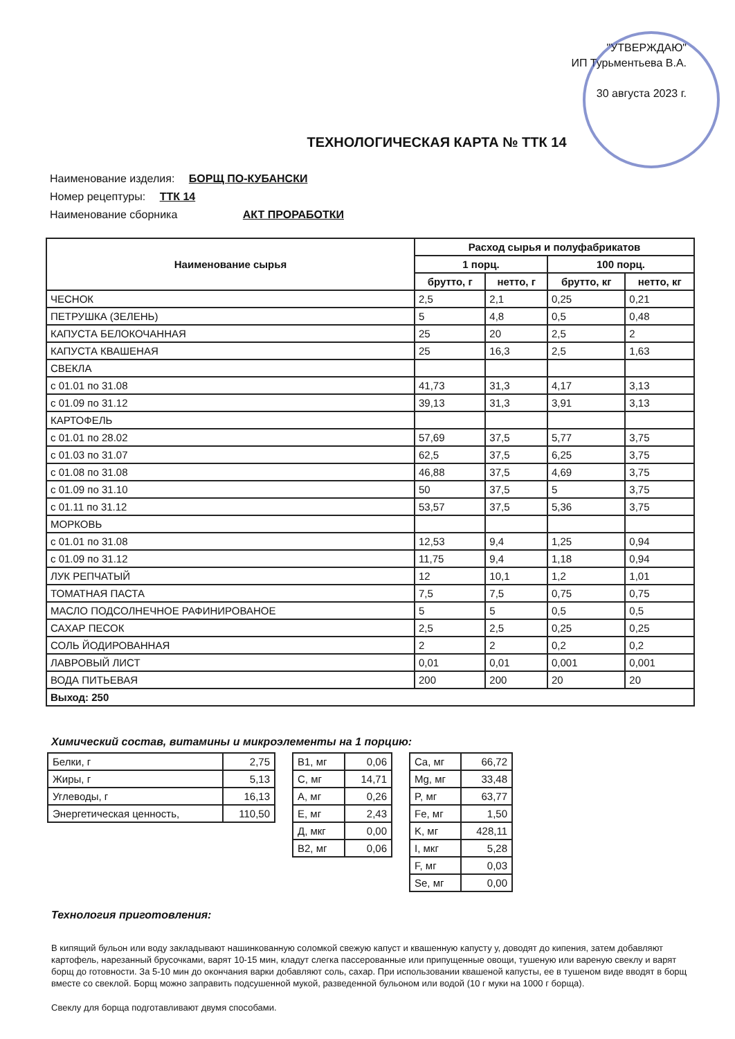"УТВЕРЖДАЮ"
ИП Турьментьева В.А.
30 августа 2023 г.
ТЕХНОЛОГИЧЕСКАЯ КАРТА № ТТК 14
Наименование изделия: БОРЩ ПО-КУБАНСКИ
Номер рецептуры: ТТК 14
Наименование сборника АКТ ПРОРАБОТКИ
| Наименование сырья | Расход сырья и полуфабрикатов | | | |
| --- | --- | --- | --- | --- |
| | 1 порц. | | 100 порц. | |
| | брутто, г | нетто, г | брутто, кг | нетто, кг |
| ЧЕСНОК | 2,5 | 2,1 | 0,25 | 0,21 |
| ПЕТРУШКА (ЗЕЛЕНЬ) | 5 | 4,8 | 0,5 | 0,48 |
| КАПУСТА БЕЛОКОЧАННАЯ | 25 | 20 | 2,5 | 2 |
| КАПУСТА КВАШЕНАЯ | 25 | 16,3 | 2,5 | 1,63 |
| СВЕКЛА | | | | |
| с 01.01 по 31.08 | 41,73 | 31,3 | 4,17 | 3,13 |
| с 01.09 по 31.12 | 39,13 | 31,3 | 3,91 | 3,13 |
| КАРТОФЕЛЬ | | | | |
| с 01.01 по 28.02 | 57,69 | 37,5 | 5,77 | 3,75 |
| с 01.03 по 31.07 | 62,5 | 37,5 | 6,25 | 3,75 |
| с 01.08 по 31.08 | 46,88 | 37,5 | 4,69 | 3,75 |
| с 01.09 по 31.10 | 50 | 37,5 | 5 | 3,75 |
| с 01.11 по 31.12 | 53,57 | 37,5 | 5,36 | 3,75 |
| МОРКОВЬ | | | | |
| с 01.01 по 31.08 | 12,53 | 9,4 | 1,25 | 0,94 |
| с 01.09 по 31.12 | 11,75 | 9,4 | 1,18 | 0,94 |
| ЛУК РЕПЧАТЫЙ | 12 | 10,1 | 1,2 | 1,01 |
| ТОМАТНАЯ ПАСТА | 7,5 | 7,5 | 0,75 | 0,75 |
| МАСЛО ПОДСОЛНЕЧНОЕ РАФИНИРОВАНОЕ | 5 | 5 | 0,5 | 0,5 |
| САХАР ПЕСОК | 2,5 | 2,5 | 0,25 | 0,25 |
| СОЛЬ ЙОДИРОВАННАЯ | 2 | 2 | 0,2 | 0,2 |
| ЛАВРОВЫЙ ЛИСТ | 0,01 | 0,01 | 0,001 | 0,001 |
| ВОДА ПИТЬЕВАЯ | 200 | 200 | 20 | 20 |
| Выход: 250 | | | | |
Химический состав, витамины и микроэлементы на 1 порцию:
| Белки, г | 2,75 |
| Жиры, г | 5,13 |
| Углеводы, г | 16,13 |
| Энергетическая ценность, | 110,50 |
| B1, мг | 0,06 |
| C, мг | 14,71 |
| A, мг | 0,26 |
| E, мг | 2,43 |
| Д, мкг | 0,00 |
| B2, мг | 0,06 |
| Ca, мг | 66,72 |
| Mg, мг | 33,48 |
| P, мг | 63,77 |
| Fe, мг | 1,50 |
| K, мг | 428,11 |
| I, мкг | 5,28 |
| F, мг | 0,03 |
| Se, мг | 0,00 |
Технология приготовления:
В кипящий бульон или воду закладывают нашинкованную соломкой свежую капуст и квашенную капусту у, доводят до кипения, затем добавляют картофель, нарезанный брусочками, варят 10-15 мин, кладут слегка пассерованные или припущенные овощи, тушеную или вареную свеклу и варят борщ до готовности. За 5-10 мин до окончания варки добавляют соль, сахар. При использовании квашеной капусты, ее в тушеном виде вводят в борщ вместе со свеклой. Борщ можно заправить подсушенной мукой, разведенной бульоном или водой (10 г муки на 1000 г борща).
Свеклу для борща подготавливают двумя способами.